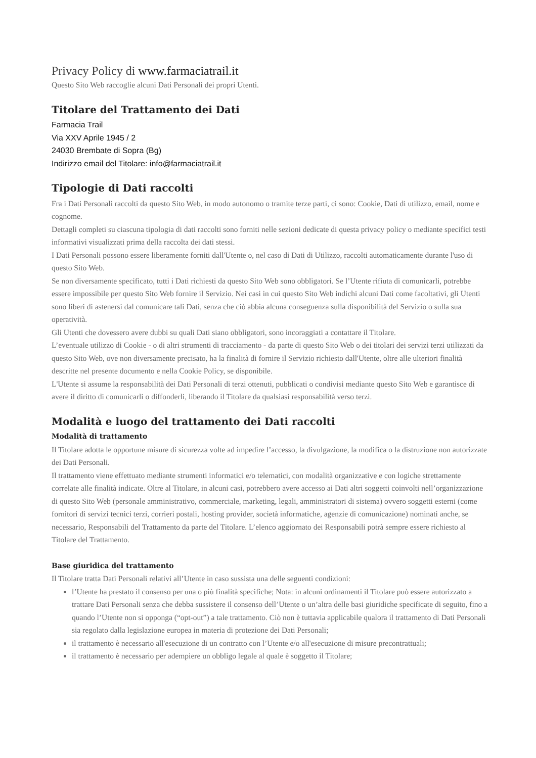Privacy Policy di www.farmaciatrail.it
Questo Sito Web raccoglie alcuni Dati Personali dei propri Utenti.
Titolare del Trattamento dei Dati
Farmacia Trail
Via XXV Aprile 1945 / 2
24030 Brembate di Sopra (Bg)
Indirizzo email del Titolare: info@farmaciatrail.it
Tipologie di Dati raccolti
Fra i Dati Personali raccolti da questo Sito Web, in modo autonomo o tramite terze parti, ci sono: Cookie, Dati di utilizzo, email, nome e cognome.
Dettagli completi su ciascuna tipologia di dati raccolti sono forniti nelle sezioni dedicate di questa privacy policy o mediante specifici testi informativi visualizzati prima della raccolta dei dati stessi.
I Dati Personali possono essere liberamente forniti dall'Utente o, nel caso di Dati di Utilizzo, raccolti automaticamente durante l'uso di questo Sito Web.
Se non diversamente specificato, tutti i Dati richiesti da questo Sito Web sono obbligatori. Se l’Utente rifiuta di comunicarli, potrebbe essere impossibile per questo Sito Web fornire il Servizio. Nei casi in cui questo Sito Web indichi alcuni Dati come facoltativi, gli Utenti sono liberi di astenersi dal comunicare tali Dati, senza che ciò abbia alcuna conseguenza sulla disponibilità del Servizio o sulla sua operatività.
Gli Utenti che dovessero avere dubbi su quali Dati siano obbligatori, sono incoraggiati a contattare il Titolare.
L’eventuale utilizzo di Cookie - o di altri strumenti di tracciamento - da parte di questo Sito Web o dei titolari dei servizi terzi utilizzati da questo Sito Web, ove non diversamente precisato, ha la finalità di fornire il Servizio richiesto dall'Utente, oltre alle ulteriori finalità descritte nel presente documento e nella Cookie Policy, se disponibile.
L'Utente si assume la responsabilità dei Dati Personali di terzi ottenuti, pubblicati o condivisi mediante questo Sito Web e garantisce di avere il diritto di comunicarli o diffonderli, liberando il Titolare da qualsiasi responsabilità verso terzi.
Modalità e luogo del trattamento dei Dati raccolti
Modalità di trattamento
Il Titolare adotta le opportune misure di sicurezza volte ad impedire l’accesso, la divulgazione, la modifica o la distruzione non autorizzate dei Dati Personali.
Il trattamento viene effettuato mediante strumenti informatici e/o telematici, con modalità organizzative e con logiche strettamente correlate alle finalità indicate. Oltre al Titolare, in alcuni casi, potrebbero avere accesso ai Dati altri soggetti coinvolti nell’organizzazione di questo Sito Web (personale amministrativo, commerciale, marketing, legali, amministratori di sistema) ovvero soggetti esterni (come fornitori di servizi tecnici terzi, corrieri postali, hosting provider, società informatiche, agenzie di comunicazione) nominati anche, se necessario, Responsabili del Trattamento da parte del Titolare. L’elenco aggiornato dei Responsabili potrà sempre essere richiesto al Titolare del Trattamento.
Base giuridica del trattamento
Il Titolare tratta Dati Personali relativi all’Utente in caso sussista una delle seguenti condizioni:
l’Utente ha prestato il consenso per una o più finalità specifiche; Nota: in alcuni ordinamenti il Titolare può essere autorizzato a trattare Dati Personali senza che debba sussistere il consenso dell’Utente o un’altra delle basi giuridiche specificate di seguito, fino a quando l’Utente non si opponga (“opt-out”) a tale trattamento. Ciò non è tuttavia applicabile qualora il trattamento di Dati Personali sia regolato dalla legislazione europea in materia di protezione dei Dati Personali;
il trattamento è necessario all'esecuzione di un contratto con l’Utente e/o all'esecuzione di misure precontrattuali;
il trattamento è necessario per adempiere un obbligo legale al quale è soggetto il Titolare;